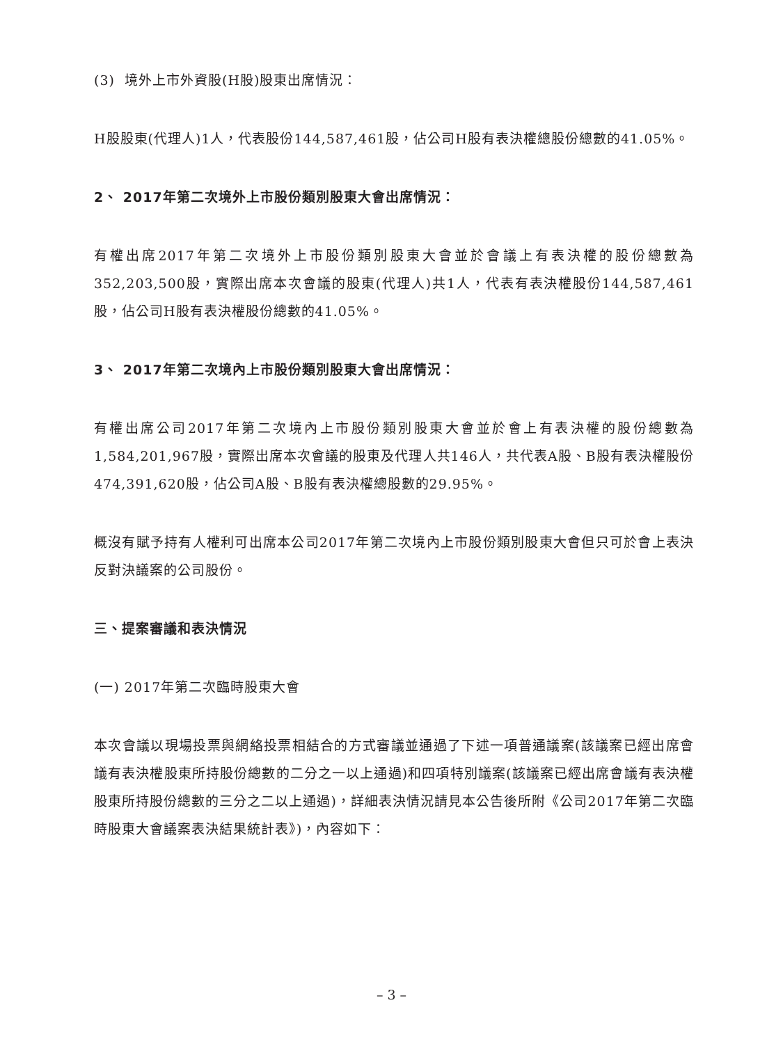(3) 境外上市外資股(H股)股東出席情況：
H股股東(代理人)1人，代表股份144,587,461股，佔公司H股有表決權總股份總數的41.05%。
2、 2017年第二次境外上市股份類別股東大會出席情況：
有權出席2017年第二次境外上市股份類別股東大會並於會議上有表決權的股份總數為352,203,500股，實際出席本次會議的股東(代理人)共1人，代表有表決權股份144,587,461股，佔公司H股有表決權股份總數的41.05%。
3、 2017年第二次境內上市股份類別股東大會出席情況：
有權出席公司2017年第二次境內上市股份類別股東大會並於會上有表決權的股份總數為1,584,201,967股，實際出席本次會議的股東及代理人共146人，共代表A股、B股有表決權股份474,391,620股，佔公司A股、B股有表決權總股數的29.95%。
概沒有賦予持有人權利可出席本公司2017年第二次境內上市股份類別股東大會但只可於會上表決反對決議案的公司股份。
三、提案審議和表決情況
(一) 2017年第二次臨時股東大會
本次會議以現場投票與網絡投票相結合的方式審議並通過了下述一項普通議案(該議案已經出席會議有表決權股東所持股份總數的二分之一以上通過)和四項特別議案(該議案已經出席會議有表決權股東所持股份總數的三分之二以上通過)，詳細表決情況請見本公告後所附《公司2017年第二次臨時股東大會議案表決結果統計表》)，內容如下：
– 3 –